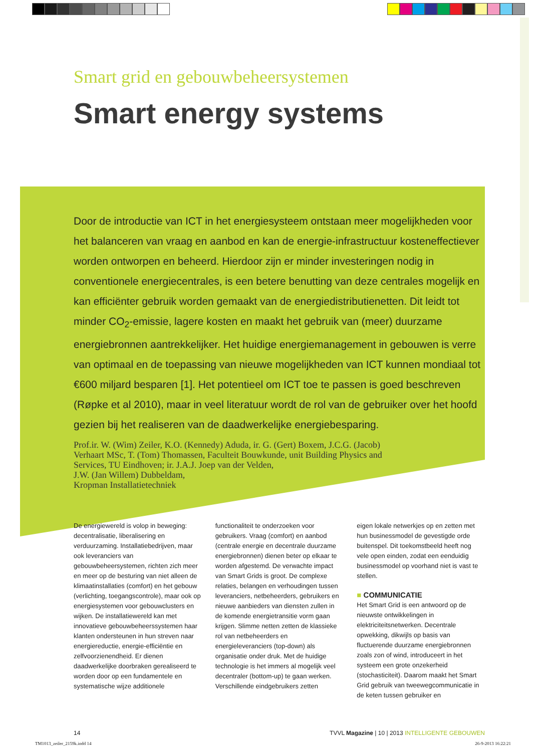Smart grid en gebouwbeheersystemen
Smart energy systems
Door de introductie van ICT in het energiesysteem ontstaan meer mogelijkheden voor het balanceren van vraag en aanbod en kan de energie-infrastructuur kosteneffectiever worden ontworpen en beheerd. Hierdoor zijn er minder investeringen nodig in conventionele energiecentrales, is een betere benutting van deze centrales mogelijk en kan efficiënter gebruik worden gemaakt van de energiedistributienetten. Dit leidt tot minder CO<sub>2</sub>-emissie, lagere kosten en maakt het gebruik van (meer) duurzame energiebronnen aantrekkelijker. Het huidige energiemanagement in gebouwen is verre van optimaal en de toepassing van nieuwe mogelijkheden van ICT kunnen mondiaal tot €600 miljard besparen [1]. Het potentieel om ICT toe te passen is goed beschreven (Røpke et al 2010), maar in veel literatuur wordt de rol van de gebruiker over het hoofd gezien bij het realiseren van de daadwerkelijke energiebesparing.
Prof.ir. W. (Wim) Zeiler, K.O. (Kennedy) Aduda, ir. G. (Gert) Boxem, J.C.G. (Jacob)
Verhaart MSc, T. (Tom) Thomassen, Faculteit Bouwkunde, unit Building Physics and
Services, TU Eindhoven; ir. J.A.J. Joep van der Velden,
J.W. (Jan Willem) Dubbeldam,
Kropman Installatietechniek
De energiewereld is volop in beweging: decentralisatie, liberalisering en verduurzaming. Installatiebedrijven, maar ook leveranciers van gebouwbeheersystemen, richten zich meer en meer op de besturing van niet alleen de klimaatinstallaties (comfort) en het gebouw (verlichting, toegangscontrole), maar ook op energiesystemen voor gebouwclusters en wijken. De installatiewereld kan met innovatieve gebouwbeheerssystemen haar klanten ondersteunen in hun streven naar energiereductie, energie-efficiëntie en zelfvoorzienendheid. Er dienen daadwerkelijke doorbraken gerealiseerd te worden door op een fundamentele en systematische wijze additionele
functionaliteit te onderzoeken voor gebruikers. Vraag (comfort) en aanbod (centrale energie en decentrale duurzame energiebronnen) dienen beter op elkaar te worden afgestemd. De verwachte impact van Smart Grids is groot. De complexe relaties, belangen en verhoudingen tussen leveranciers, netbeheerders, gebruikers en nieuwe aanbieders van diensten zullen in de komende energietransitie vorm gaan krijgen. Slimme netten zetten de klassieke rol van netbeheerders en energieleveranciers (top-down) als organisatie onder druk. Met de huidige technologie is het immers al mogelijk veel decentraler (bottom-up) te gaan werken. Verschillende eindgebruikers zetten
eigen lokale netwerkjes op en zetten met hun businessmodel de gevestigde orde buitenspel. Dit toekomstbeeld heeft nog vele open einden, zodat een eenduidig businessmodel op voorhand niet is vast te stellen.
■ COMMUNICATIE
Het Smart Grid is een antwoord op de nieuwste ontwikkelingen in elektriciteitsnetwerken. Decentrale opwekking, dikwijls op basis van fluctuerende duurzame energiebronnen zoals zon of wind, introduceert in het systeem een grote onzekerheid (stochasticiteit). Daarom maakt het Smart Grid gebruik van tweewegcommunicatie in de keten tussen gebruiker en
14 TVVL Magazine | 10 | 2013 INTELLIGENTE GEBOUWEN
TM1013_zeiler_2159k.indd 14 26-9-2013 16:22:21